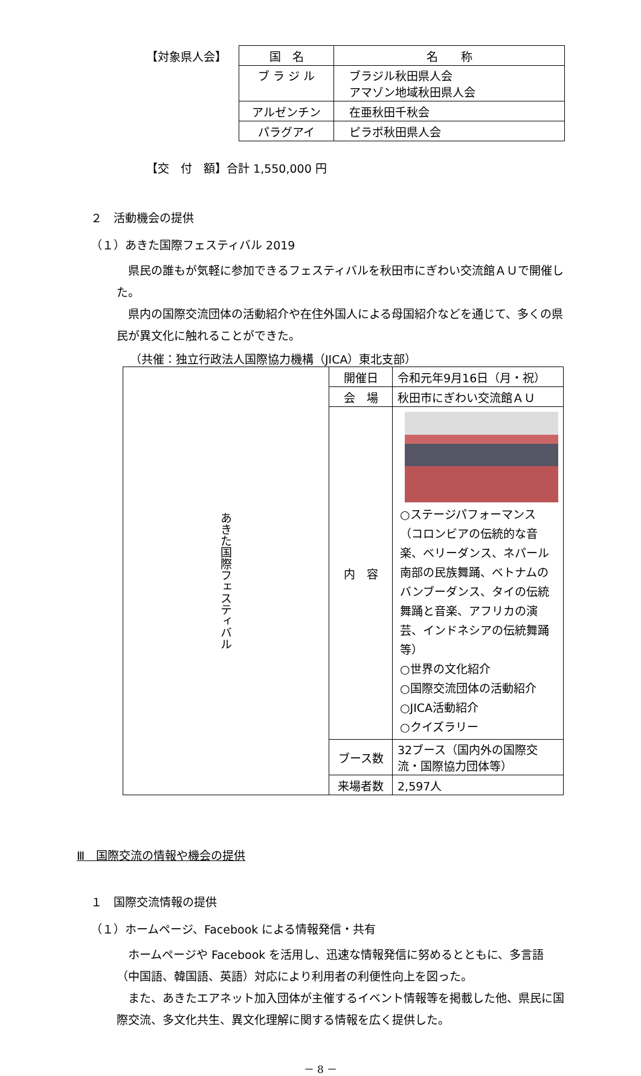【対象県人会】
| 国 名 | 名 称 |
| --- | --- |
| ブ ラ ジ ル | ブラジル秋田県人会 アマゾン地域秋田県人会 |
| アルゼンチン | 在亜秋田千秋会 |
| パラグアイ | ピラポ秋田県人会 |
【交　付　額】合計 1,550,000 円
２　活動機会の提供
（１）あきた国際フェスティバル 2019
　県民の誰もが気軽に参加できるフェスティバルを秋田市にぎわい交流館ＡＵで開催した。
　県内の国際交流団体の活動紹介や在住外国人による母国紹介などを通じて、多くの県民が異文化に触れることができた。
（共催：独立行政法人国際協力機構（JICA）東北支部）
| あきた国際フェスティバル | 開催日 | 令和元年9月16日（月・祝） |
| | 会 場 | 秋田市にぎわい交流館ＡＵ |
| | 内 容 | ○ステージパフォーマンス（コロンビアの伝統的な音楽、ベリーダンス、ネパール南部の民族舞踊、ベトナムのバンブーダンス、タイの伝統舞踊と音楽、アフリカの演芸、インドネシアの伝統舞踊等） ○世界の文化紹介 ○国際交流団体の活動紹介 ○JICA活動紹介 ○クイズラリー |
| | ブース数 | 32ブース（国内外の国際交流・国際協力団体等） |
| | 来場者数 | 2,597人 |
Ⅲ　国際交流の情報や機会の提供
１　国際交流情報の提供
（１）ホームページ、Facebook による情報発信・共有
　ホームページや Facebook を活用し、迅速な情報発信に努めるとともに、多言語（中国語、韓国語、英語）対応により利用者の利便性向上を図った。
　また、あきたエアネット加入団体が主催するイベント情報等を掲載した他、県民に国際交流、多文化共生、異文化理解に関する情報を広く提供した。
－ 8 －